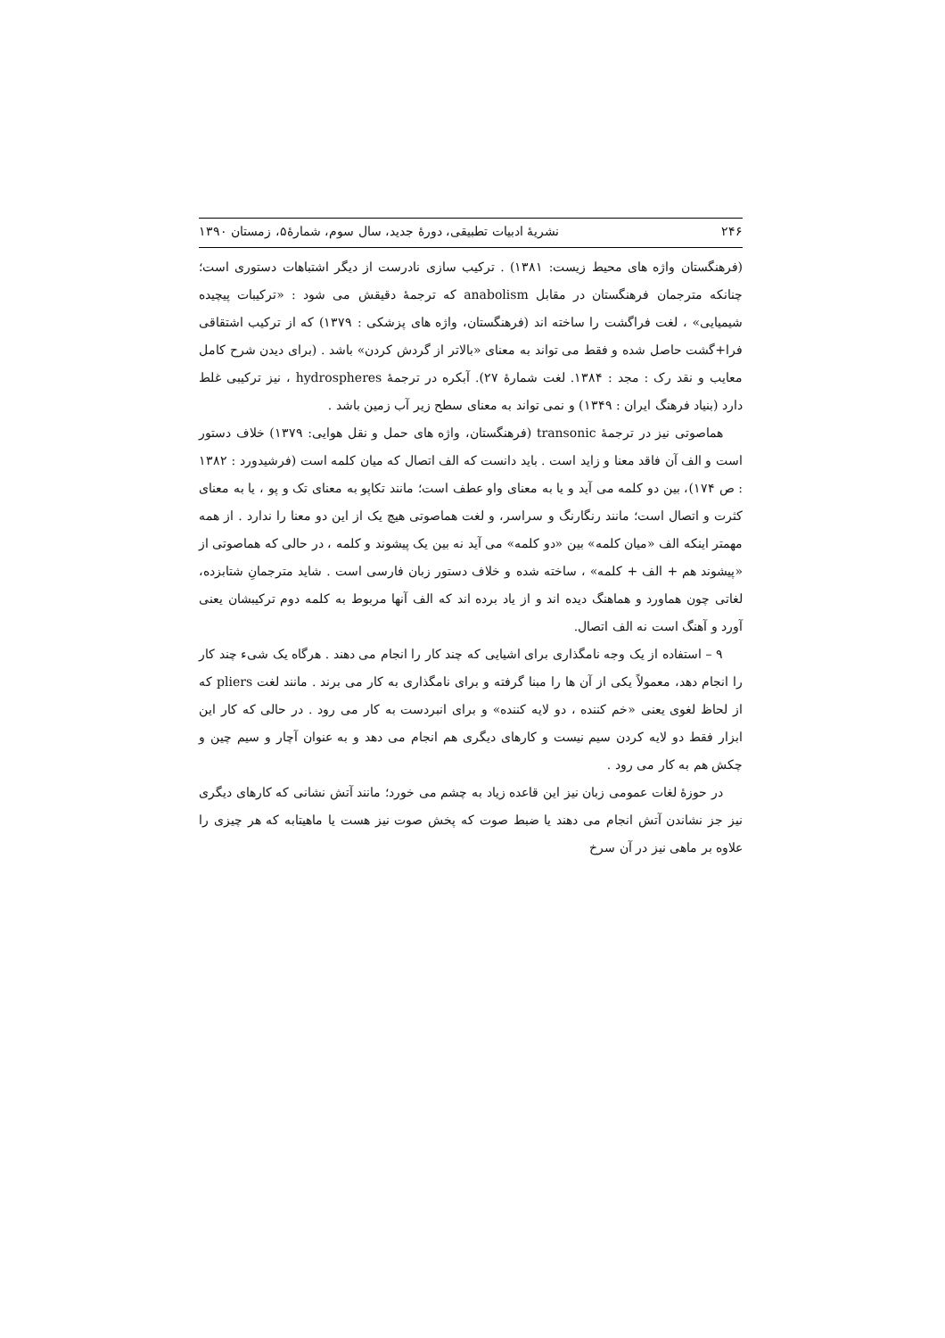۲۴۶ نشریهٔ ادبیات تطبیقی، دورهٔ جدید، سال سوم، شمارهٔ۵، زمستان ۱۳۹۰
(فرهنگستان واژه های محیط زیست: ۱۳۸۱) . ترکیب سازی نادرست از دیگر اشتباهات دستوری است؛ چنانکه مترجمان فرهنگستان در مقابل anabolism که ترجمهٔ دقیقش می شود : «ترکیبات پیچیده شیمیایی» ، لغت فراگشت را ساخته اند (فرهنگستان، واژه های پزشکی : ۱۳۷۹) که از ترکیب اشتقاقی فرا+گشت حاصل شده و فقط می تواند به معنای «بالاتر از گردش کردن» باشد . (برای دیدن شرح کامل معایب و نقد رک : مجد : ۱۳۸۴. لغت شمارهٔ ۲۷). آبکره در ترجمهٔ hydrospheres ، نیز ترکیبی غلط دارد (بنیاد فرهنگ ایران : ۱۳۴۹) و نمی تواند به معنای سطح زیر آب زمین باشد .
هماصوتی نیز در ترجمهٔ transonic (فرهنگستان، واژه های حمل و نقل هوایی: ۱۳۷۹) خلاف دستور است و الف آن فاقد معنا و زاید است . باید دانست که الف اتصال که میان کلمه است (فرشیدورد : ۱۳۸۲ : ص ۱۷۴)، بین دو کلمه می آید و یا به معنای واو عطف است؛ مانند تکاپو به معنای تک و پو ، یا به معنای کثرت و اتصال است؛ مانند رنگارنگ و سراسر، و لغت هماصوتی هیچ یک از این دو معنا را ندارد . از همه مهمتر اینکه الف «میان کلمه» بین «دو کلمه» می آید نه بین یک پیشوند و کلمه ، در حالی که هماصوتی از «پیشوند هم + الف + کلمه» ، ساخته شده و خلاف دستور زبان فارسی است . شاید مترجمانِ شتابزده، لغاتی چون هماورد و هماهنگ دیده اند و از یاد برده اند که الف آنها مربوط به کلمه دوم ترکیبشان یعنی آورد و آهنگ است نه الف اتصال.
۹ – استفاده از یک وجه نامگذاری برای اشیایی که چند کار را انجام می دهند . هرگاه یک شیء چند کار را انجام دهد، معمولاً یکی از آن ها را مبنا گرفته و برای نامگذاری به کار می برند . مانند لغت pliers که از لحاظ لغوی یعنی «خم کننده ، دو لایه کننده» و برای انبردست به کار می رود . در حالی که کار این ابزار فقط دو لایه کردن سیم نیست و کارهای دیگری هم انجام می دهد و به عنوان آچار و سیم چین و چکش هم به کار می رود .
در حوزهٔ لغات عمومی زبان نیز این قاعده زیاد به چشم می خورد؛ مانند آتش نشانی که کارهای دیگری نیز جز نشاندن آتش انجام می دهند یا ضبط صوت که پخش صوت نیز هست یا ماهیتابه که هر چیزی را علاوه بر ماهی نیز در آن سرخ